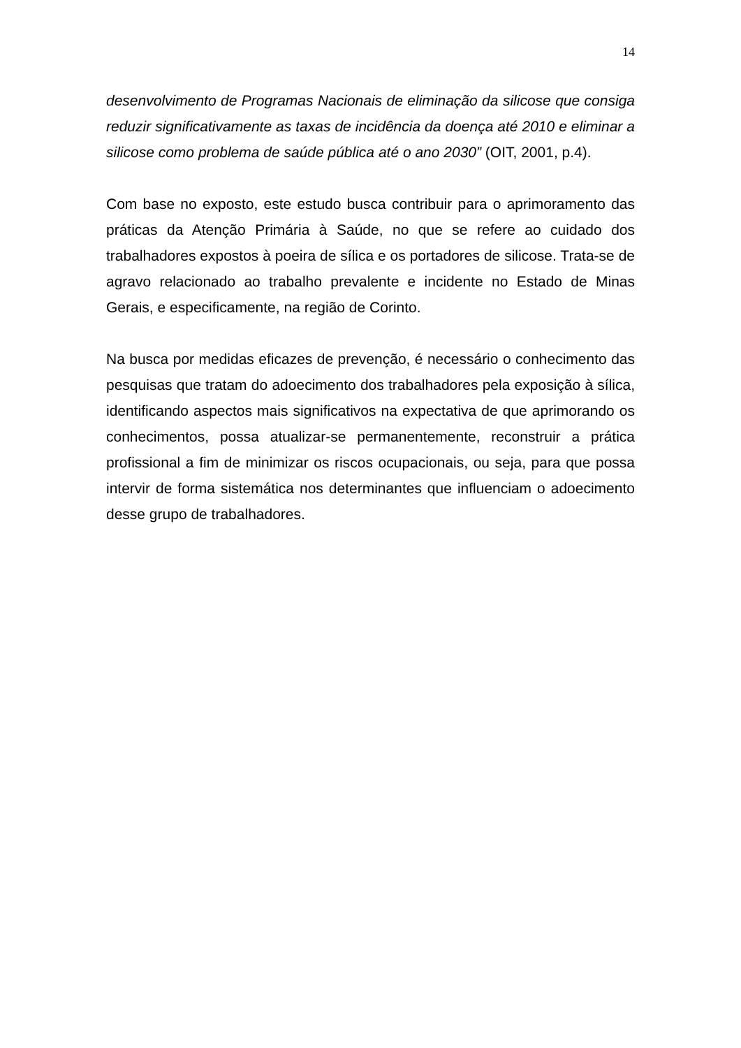14
desenvolvimento de Programas Nacionais de eliminação da silicose que consiga reduzir significativamente as taxas de incidência da doença até 2010 e eliminar a silicose como problema de saúde pública até o ano 2030” (OIT, 2001, p.4).
Com base no exposto, este estudo busca contribuir para o aprimoramento das práticas da Atenção Primária à Saúde, no que se refere ao cuidado dos trabalhadores expostos à poeira de sílica e os portadores de silicose. Trata-se de agravo relacionado ao trabalho prevalente e incidente no Estado de Minas Gerais, e especificamente, na região de Corinto.
Na busca por medidas eficazes de prevenção, é necessário o conhecimento das pesquisas que tratam do adoecimento dos trabalhadores pela exposição à sílica, identificando aspectos mais significativos na expectativa de que aprimorando os conhecimentos, possa atualizar-se permanentemente, reconstruir a prática profissional a fim de minimizar os riscos ocupacionais, ou seja, para que possa intervir de forma sistemática nos determinantes que influenciam o adoecimento desse grupo de trabalhadores.